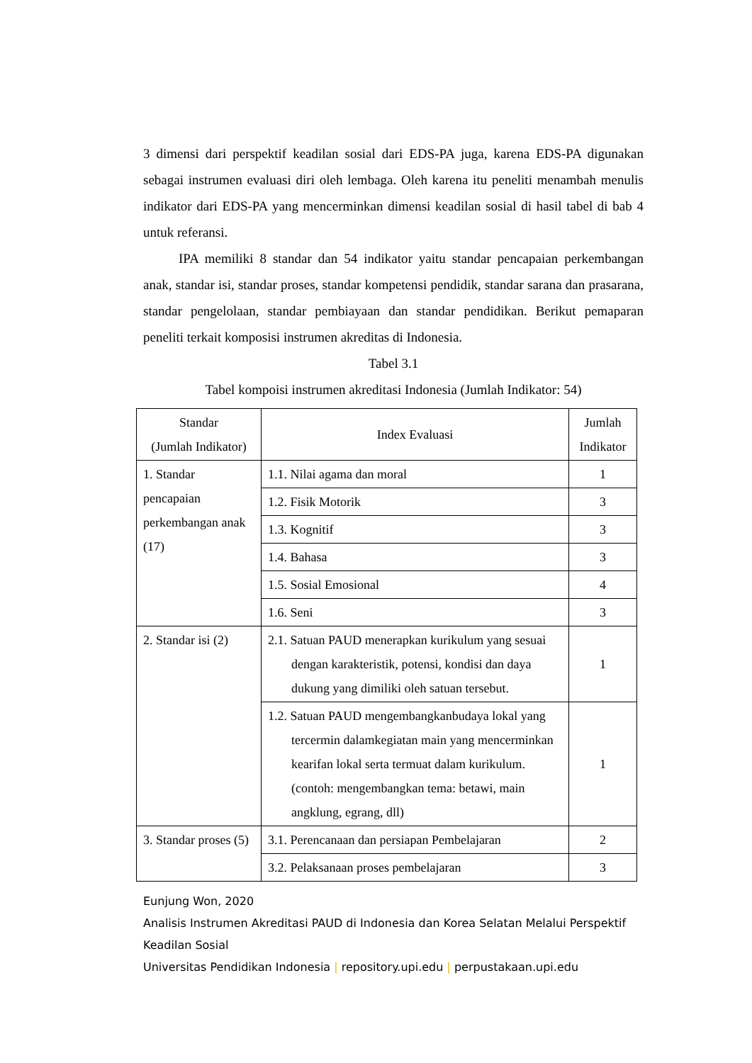3 dimensi dari perspektif keadilan sosial dari EDS-PA juga, karena EDS-PA digunakan sebagai instrumen evaluasi diri oleh lembaga. Oleh karena itu peneliti menambah menulis indikator dari EDS-PA yang mencerminkan dimensi keadilan sosial di hasil tabel di bab 4 untuk referansi.
IPA memiliki 8 standar dan 54 indikator yaitu standar pencapaian perkembangan anak, standar isi, standar proses, standar kompetensi pendidik, standar sarana dan prasarana, standar pengelolaan, standar pembiayaan dan standar pendidikan. Berikut pemaparan peneliti terkait komposisi instrumen akreditas di Indonesia.
Tabel 3.1
Tabel kompoisi instrumen akreditasi Indonesia (Jumlah Indikator: 54)
| Standar (Jumlah Indikator) | Index Evaluasi | Jumlah Indikator |
| --- | --- | --- |
| 1. Standar pencapaian perkembangan anak (17) | 1.1. Nilai agama dan moral | 1 |
| | 1.2. Fisik Motorik | 3 |
| | 1.3. Kognitif | 3 |
| | 1.4. Bahasa | 3 |
| | 1.5. Sosial Emosional | 4 |
| | 1.6. Seni | 3 |
| 2. Standar isi (2) | 2.1. Satuan PAUD menerapkan kurikulum yang sesuai dengan karakteristik, potensi, kondisi dan daya dukung yang dimiliki oleh satuan tersebut. | 1 |
| | 1.2. Satuan PAUD mengembangkanbudaya lokal yang tercermin dalamkegiatan main yang mencerminkan kearifan lokal serta termuat dalam kurikulum. (contoh: mengembangkan tema: betawi, main angklung, egrang, dll) | 1 |
| 3. Standar proses (5) | 3.1. Perencanaan dan persiapan Pembelajaran | 2 |
| | 3.2. Pelaksanaan proses pembelajaran | 3 |
Eunjung Won, 2020
Analisis Instrumen Akreditasi PAUD di Indonesia dan Korea Selatan Melalui Perspektif Keadilan Sosial
Universitas Pendidikan Indonesia | repository.upi.edu | perpustakaan.upi.edu